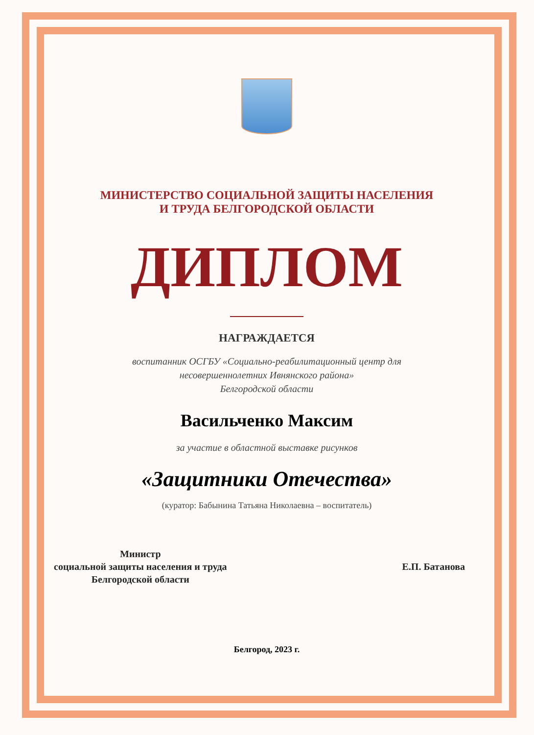МИНИСТЕРСТВО СОЦИАЛЬНОЙ ЗАЩИТЫ НАСЕЛЕНИЯ
И ТРУДА БЕЛГОРОДСКОЙ ОБЛАСТИ
ДИПЛОМ
НАГРАЖДАЕТСЯ
воспитанник ОСГБУ «Социально-реабилитационный центр для
несовершеннолетних Ивнянского района»
Белгородской области
Васильченко Максим
за участие в областной выставке рисунков
«Защитники Отечества»
(куратор: Бабынина Татьяна Николаевна – воспитатель)
Министр
социальной защиты населения и труда
Белгородской области
Е.П. Батанова
Белгород, 2023 г.